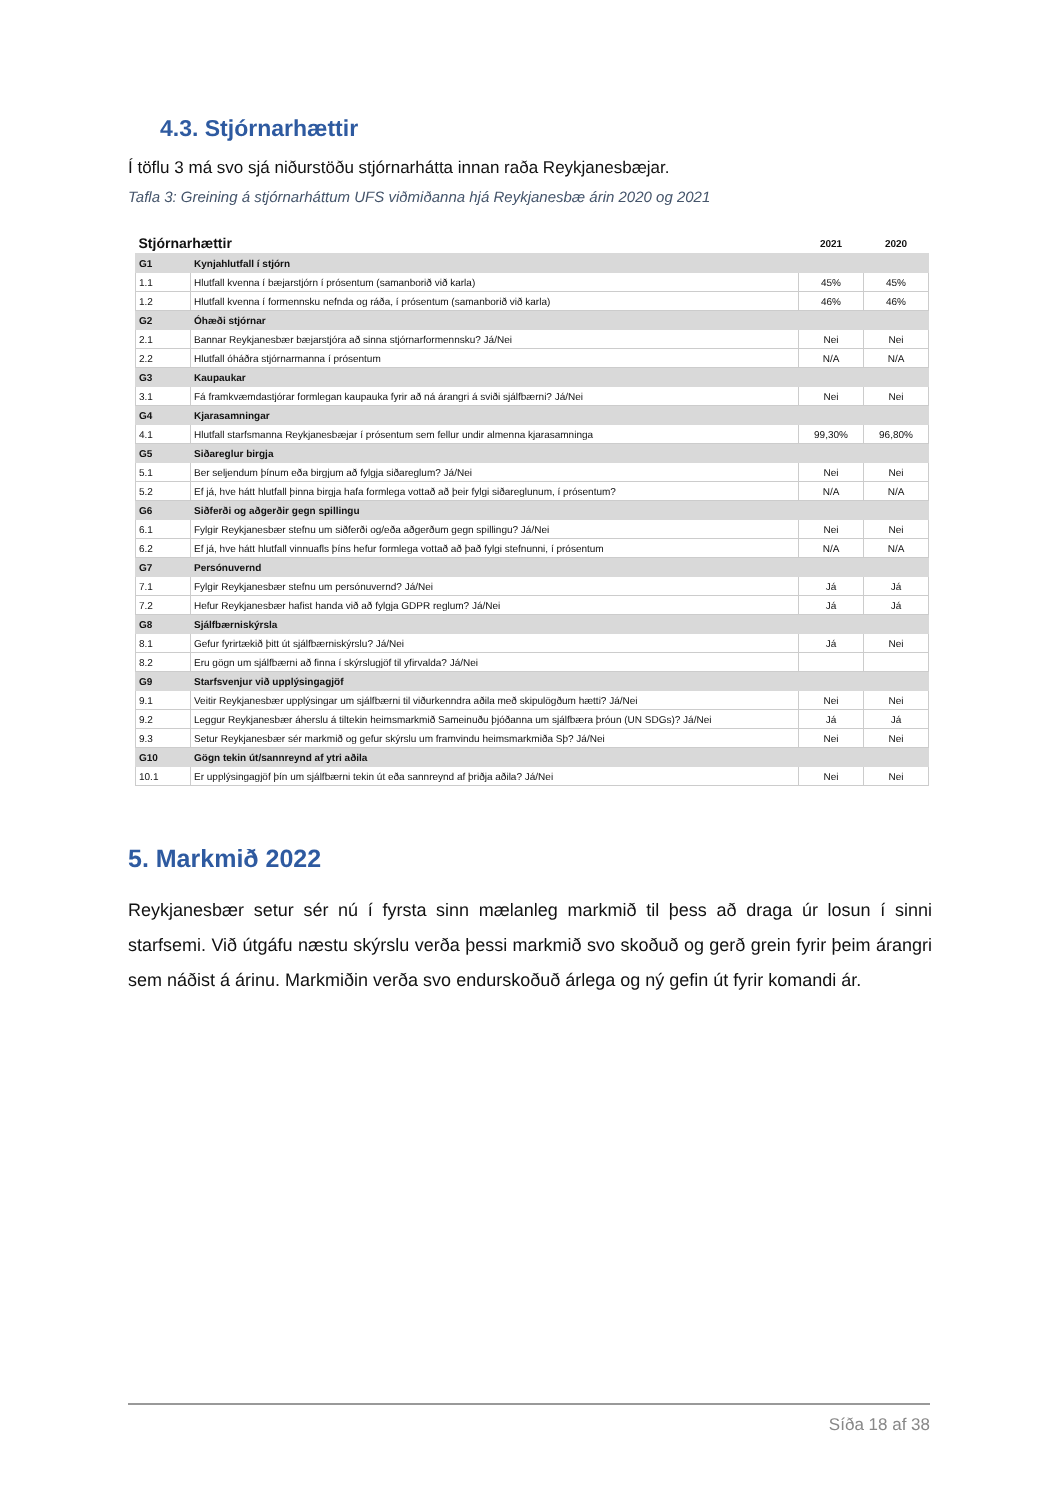4.3. Stjórnarhættir
Í töflu 3 má svo sjá niðurstöðu stjórnarhátta innan raða Reykjanesbæjar.
Tafla 3: Greining á stjórnarháttum UFS viðmiðanna hjá Reykjanesbæ árin 2020 og 2021
| Stjórnarhættir | | 2021 | 2020 |
| --- | --- | --- | --- |
| G1 | Kynjahlutfall í stjórn | | |
| 1.1 | Hlutfall kvenna í bæjarstjórn í prósentum (samanborið við karla) | 45% | 45% |
| 1.2 | Hlutfall kvenna í formennsku nefnda og ráða, í prósentum (samanborið við karla) | 46% | 46% |
| G2 | Óhæði stjórnar | | |
| 2.1 | Bannar Reykjanesbær bæjarstjóra að sinna stjórnarformennsku? Já/Nei | Nei | Nei |
| 2.2 | Hlutfall óháðra stjórnarmanna í prósentum | N/A | N/A |
| G3 | Kaupaukar | | |
| 3.1 | Fá framkvæmdastjórar formlegan kaupauka fyrir að ná árangri á sviði sjálfbærni? Já/Nei | Nei | Nei |
| G4 | Kjarasamningar | | |
| 4.1 | Hlutfall starfsmanna Reykjanesbæjar í prósentum sem fellur undir almenna kjarasamninga | 99,30% | 96,80% |
| G5 | Siðareglur birgja | | |
| 5.1 | Ber seljendum þínum eða birgjum að fylgja siðareglum? Já/Nei | Nei | Nei |
| 5.2 | Ef já, hve hátt hlutfall þinna birgja hafa formlega vottað að þeir fylgi siðareglunum, í prósentum? | N/A | N/A |
| G6 | Siðferði og aðgerðir gegn spillingu | | |
| 6.1 | Fylgir Reykjanesbær stefnu um siðferði og/eða aðgerðum gegn spillingu? Já/Nei | Nei | Nei |
| 6.2 | Ef já, hve hátt hlutfall vinnuafls þíns hefur formlega vottað að það fylgi stefnunni, í prósentum | N/A | N/A |
| G7 | Persónuvernd | | |
| 7.1 | Fylgir Reykjanesbær stefnu um persónuvernd? Já/Nei | Já | Já |
| 7.2 | Hefur Reykjanesbær hafist handa við að fylgja GDPR reglum? Já/Nei | Já | Já |
| G8 | Sjálfbærniskýrsla | | |
| 8.1 | Gefur fyrirtækið þitt út sjálfbærniskýrslu? Já/Nei | Já | Nei |
| 8.2 | Eru gögn um sjálfbærni að finna í skýrslugjöf til yfirvalda? Já/Nei | | |
| G9 | Starfsvenjur við upplýsingagjöf | | |
| 9.1 | Veitir Reykjanesbær upplýsingar um sjálfbærni til viðurkenndra aðila með skipulögðum hætti? Já/Nei | Nei | Nei |
| 9.2 | Leggur Reykjanesbær áherslu á tiltekin heimsmarkmið Sameinuðu þjóðanna um sjálfbæra þróun (UN SDGs)? Já/Nei | Já | Já |
| 9.3 | Setur Reykjanesbær sér markmið og gefur skýrslu um framvindu heimsmarkmiða Sþ? Já/Nei | Nei | Nei |
| G10 | Gögn tekin út/sannreynd af ytri aðila | | |
| 10.1 | Er upplýsingagjöf þín um sjálfbærni tekin út eða sannreynd af þriðja aðila? Já/Nei | Nei | Nei |
5. Markmið 2022
Reykjanesbær setur sér nú í fyrsta sinn mælanleg markmið til þess að draga úr losun í sinni starfsemi. Við útgáfu næstu skýrslu verða þessi markmið svo skoðuð og gerð grein fyrir þeim árangri sem náðist á árinu. Markmiðin verða svo endurskoðuð árlega og ný gefin út fyrir komandi ár.
Síða 18 af 38